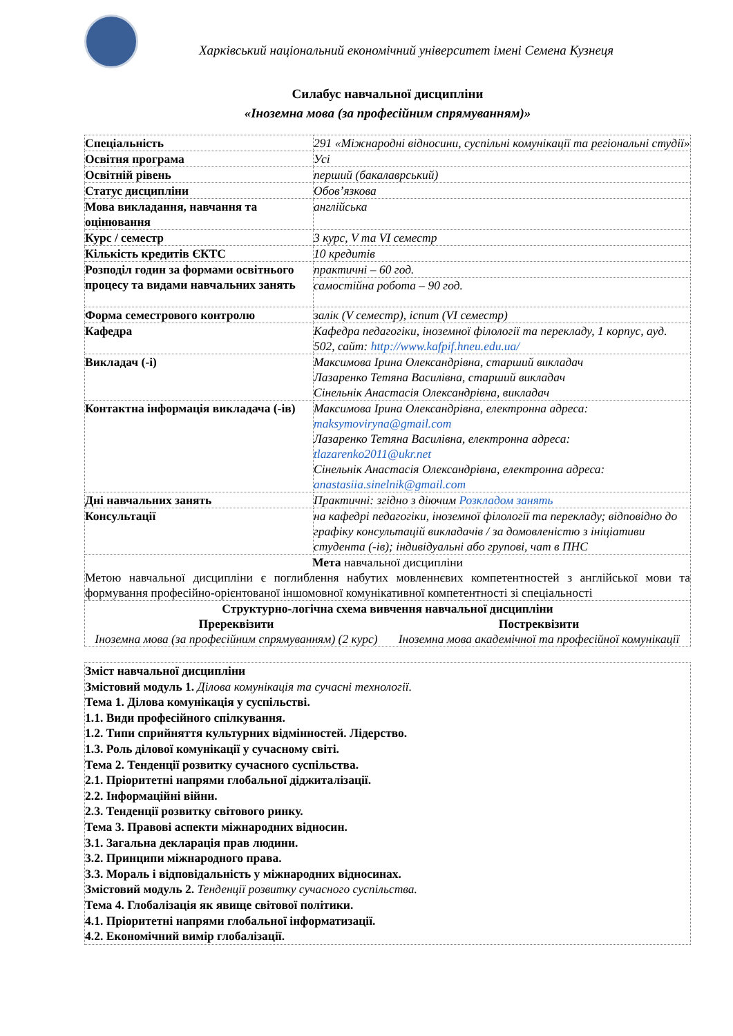Харківський національний економічний університет імені Семена Кузнеця
Силабус навчальної дисципліни
«Іноземна мова (за професійним спрямуванням)»
| Спеціальність | 291 «Міжнародні відносини, суспільні комунікації та регіональні студії» |
| Освітня програма | Усі |
| Освітній рівень | перший (бакалаврський) |
| Статус дисципліни | Обов’язкова |
| Мова викладання, навчання та оцінювання | англійська |
| Курс / семестр | 3 курс, V та VI семестр |
| Кількість кредитів ЄКТС | 10 кредитів |
| Розподіл годин за формами освітнього процесу та видами навчальних занять | практичні – 60 год. |
| | самостійна робота – 90 год. |
| Форма семестрового контролю | залік (V семестр), іспит (VI семестр) |
| Кафедра | Кафедра педагогіки, іноземної філології та перекладу, 1 корпус, ауд. 502, сайт: http://www.kafpif.hneu.edu.ua/ |
| Викладач (-і) | Максимова Ірина Олександрівна, старший викладач Лазаренко Тетяна Василівна, старший викладач Сінельнік Анастасія Олександрівна, викладач |
| Контактна інформація викладача (-ів) | Максимова Ірина Олександрівна, електронна адреса: maksymoviryna@gmail.com Лазаренко Тетяна Василівна, електронна адреса: tlazarenko2011@ukr.net Сінельнік Анастасія Олександрівна, електронна адреса: anastasiia.sinelnik@gmail.com |
| Дні навчальних занять | Практичні: згідно з діючим Розкладом занять |
| Консультації | на кафедрі педагогіки, іноземної філології та перекладу; відповідно до графіку консультацій викладачів / за домовленістю з ініціативи студента (-ів); індивідуальні або групові, чат в ПНС |
| Мета навчальної дисципліни Метою навчальної дисципліни є поглиблення набутих мовленнєвих компетентностей з англійської мови та формування професійно-орієнтованої іншомовної комунікативної компетентності зі спеціальності | |
| Структурно-логічна схема вивчення навчальної дисципліни Пререквізити Іноземна мова (за професійним спрямуванням) (2 курс) Постреквізити Іноземна мова академічної та професійної комунікації | |
Зміст навчальної дисципліни
Змістовий модуль 1. Ділова комунікація та сучасні технології.
Тема 1. Ділова комунікація у суспільстві.
1.1. Види професійного спілкування.
1.2. Типи сприйняття культурних відмінностей. Лідерство.
1.3. Роль ділової комунікації у сучасному світі.
Тема 2. Тенденції розвитку сучасного суспільства.
2.1. Пріоритетні напрями глобальної діджиталізації.
2.2. Інформаційні війни.
2.3. Тенденції розвитку світового ринку.
Тема 3. Правові аспекти міжнародних відносин.
3.1. Загальна декларація прав людини.
3.2. Принципи міжнародного права.
3.3. Мораль і відповідальність у міжнародних відносинах.
Змістовий модуль 2. Тенденції розвитку сучасного суспільства.
Тема 4. Глобалізація як явище світової політики.
4.1. Пріоритетні напрями глобальної інформатизації.
4.2. Економічний вимір глобалізації.